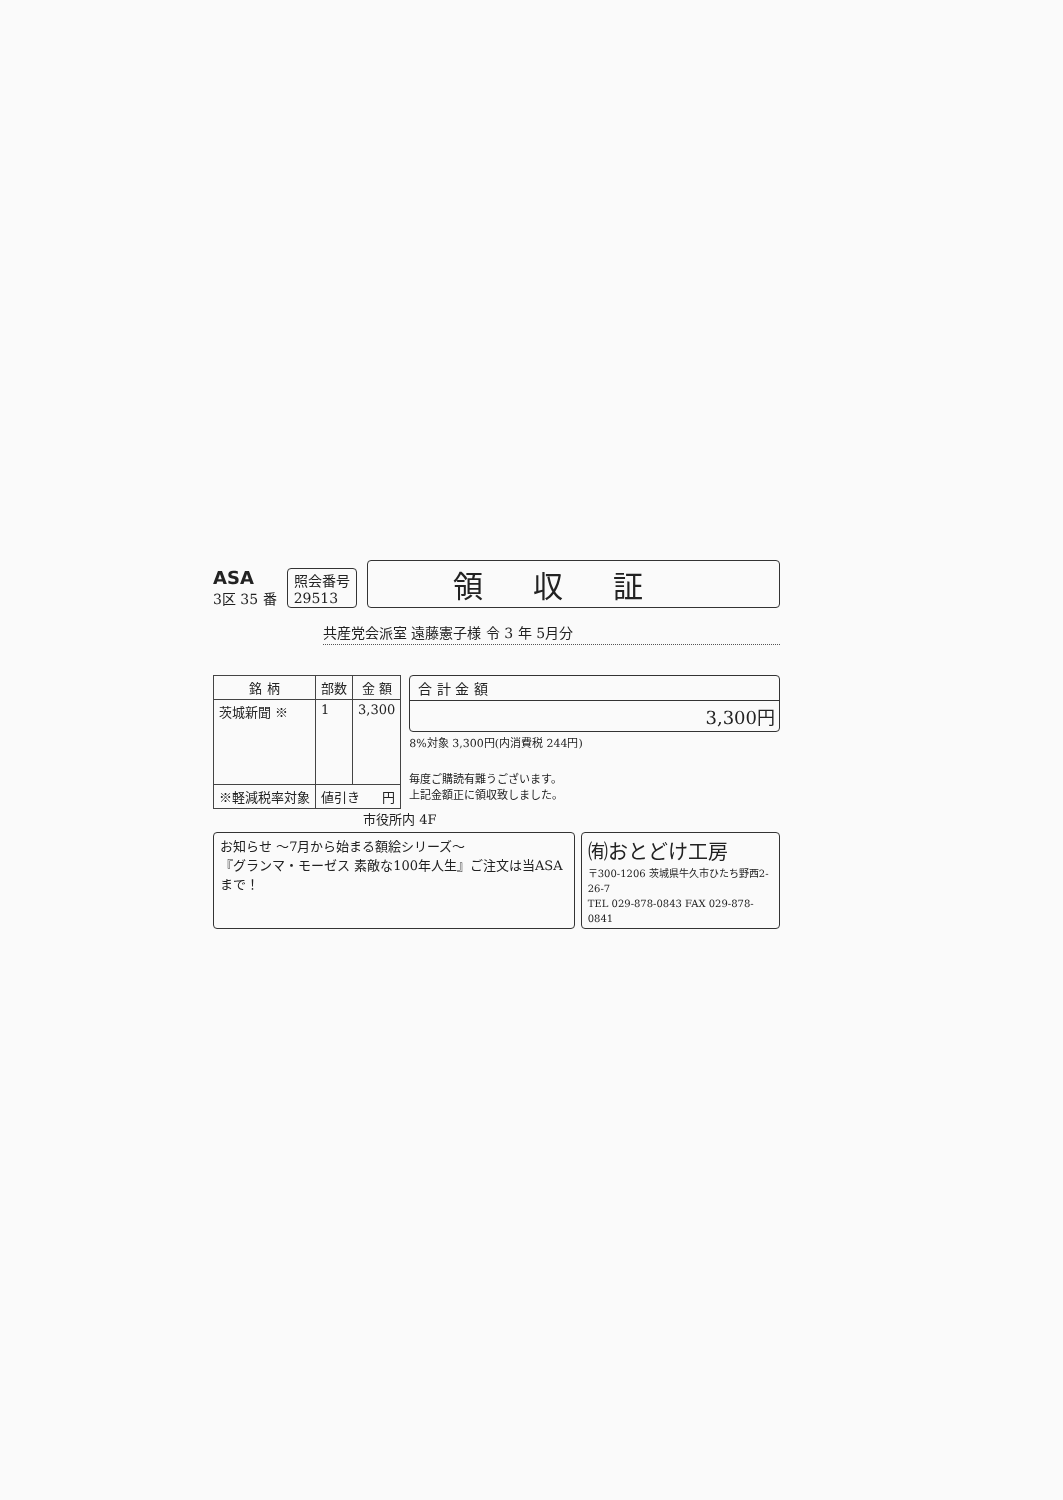ASA
3区 35 番
照会番号
29513
領収証
共産党会派室 遠藤憲子様 令 3 年 5月分
| 銘 柄 | 部数 | 金 額 |
| --- | --- | --- |
| 茨城新聞 ※ | 1 | 3,300 |
| ※軽減税率対象 | 値引き 円 | |
合 計 金 額
3,300円
8%対象 3,300円(内消費税 244円)
毎度ご購読有難うございます。
上記金額正に領収致しました。
市役所内 4F
お知らせ ～7月から始まる額絵シリーズ～
『グランマ・モーゼス 素敵な100年人生』ご注文は当ASAまで！
㈲おとどけ工房
〒300-1206 茨城県牛久市ひたち野西2-26-7
TEL 029-878-0843 FAX 029-878-0841